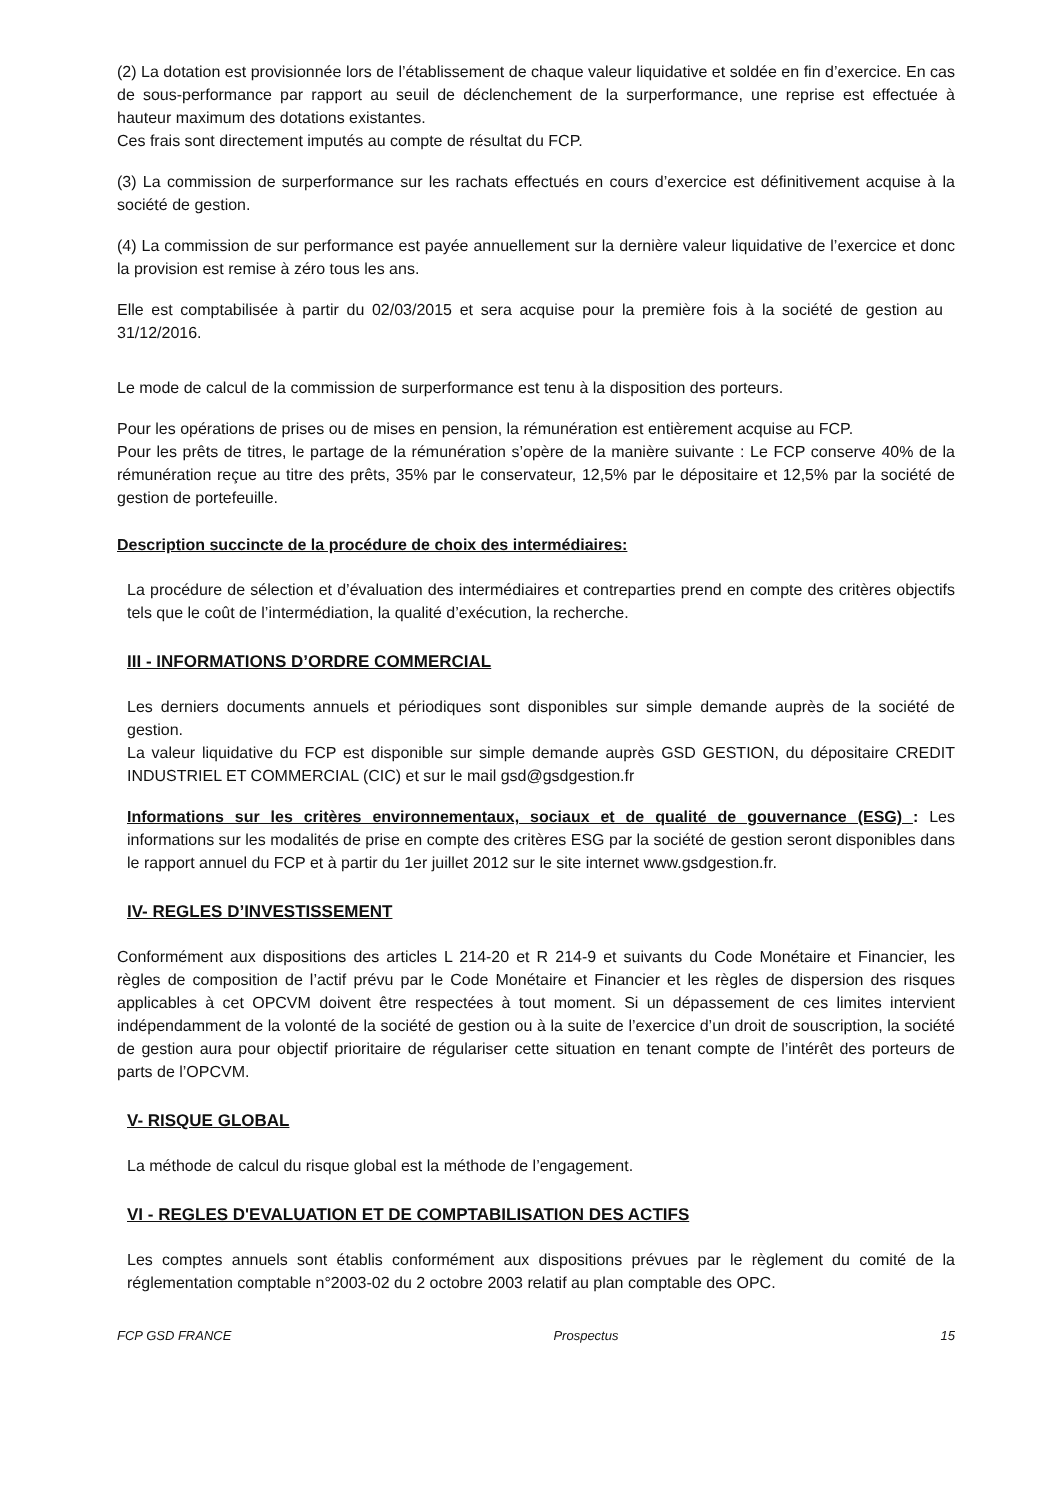(2) La dotation est provisionnée lors de l’établissement de chaque valeur liquidative et soldée en fin d’exercice. En cas de sous-performance par rapport au seuil de déclenchement de la surperformance, une reprise est effectuée à hauteur maximum des dotations existantes.
Ces frais sont directement imputés au compte de résultat du FCP.
(3) La commission de surperformance sur les rachats effectués en cours d’exercice est définitivement acquise à la société de gestion.
(4) La commission de sur performance est payée annuellement sur la dernière valeur liquidative de l’exercice et donc la provision est remise à zéro tous les ans.
Elle est comptabilisée à partir du 02/03/2015 et sera acquise pour la première fois à la société de gestion au 31/12/2016.
Le mode de calcul de la commission de surperformance est tenu à la disposition des porteurs.
Pour les opérations de prises ou de mises en pension, la rémunération est entièrement acquise au FCP.
Pour les prêts de titres, le partage de la rémunération s’opère de la manière suivante : Le FCP conserve 40% de la rémunération reçue au titre des prêts, 35% par le conservateur, 12,5% par le dépositaire et 12,5% par la société de gestion de portefeuille.
Description succincte de la procédure de choix des intermédiaires:
La procédure de sélection et d’évaluation des intermédiaires et contreparties prend en compte des critères objectifs tels que le coût de l’intermédiation, la qualité d’exécution, la recherche.
III - INFORMATIONS D’ORDRE COMMERCIAL
Les derniers documents annuels et périodiques sont disponibles sur simple demande auprès de la société de gestion.
La valeur liquidative du FCP est disponible sur simple demande auprès GSD GESTION, du dépositaire CREDIT INDUSTRIEL ET COMMERCIAL (CIC) et sur le mail gsd@gsdgestion.fr
Informations sur les critères environnementaux, sociaux et de qualité de gouvernance (ESG) : Les informations sur les modalités de prise en compte des critères ESG par la société de gestion seront disponibles dans le rapport annuel du FCP et à partir du 1er juillet 2012 sur le site internet www.gsdgestion.fr.
IV- REGLES D’INVESTISSEMENT
Conformément aux dispositions des articles L 214-20 et R 214-9 et suivants du Code Monétaire et Financier, les règles de composition de l’actif prévu par le Code Monétaire et Financier et les règles de dispersion des risques applicables à cet OPCVM doivent être respectées à tout moment. Si un dépassement de ces limites intervient indépendamment de la volonté de la société de gestion ou à la suite de l’exercice d’un droit de souscription, la société de gestion aura pour objectif prioritaire de régulariser cette situation en tenant compte de l’intérêt des porteurs de parts de l’OPCVM.
V- RISQUE GLOBAL
La méthode de calcul du risque global est la méthode de l’engagement.
VI - REGLES D'EVALUATION ET DE COMPTABILISATION DES ACTIFS
Les comptes annuels sont établis conformément aux dispositions prévues par le règlement du comité de la réglementation comptable n°2003-02 du 2 octobre 2003 relatif au plan comptable des OPC.
FCP GSD FRANCE Prospectus 15